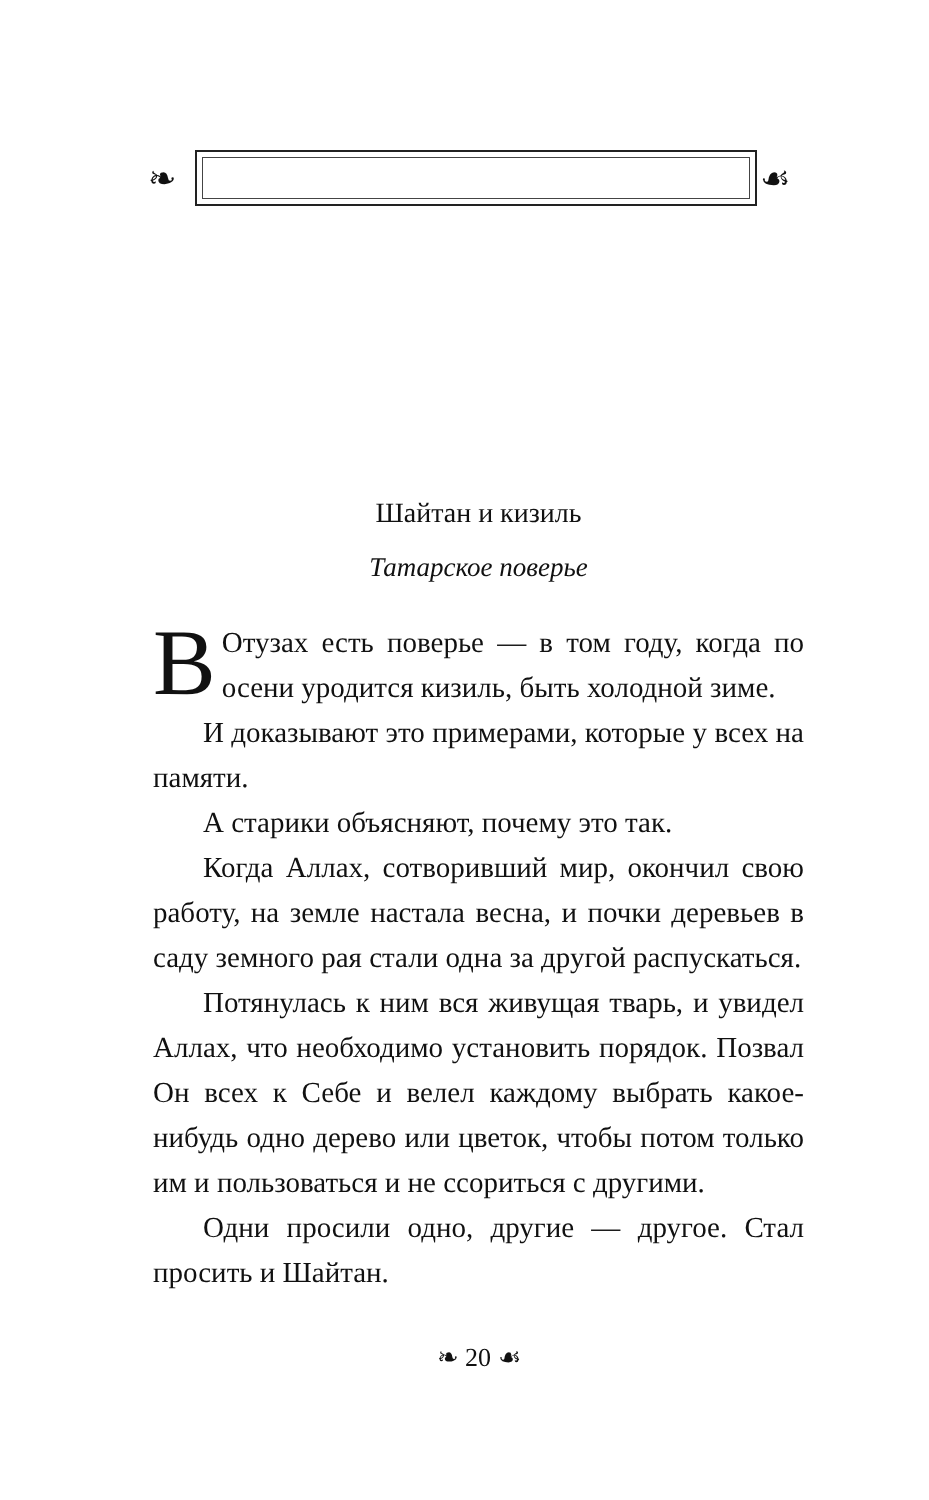❧ ☙
Шайтан и кизиль
Татарское поверье
ВОтузах есть поверье — в том году, когда по осени уродится кизиль, быть холодной зиме.
И доказывают это примерами, которые у всех на памяти.
А старики объясняют, почему это так.
Когда Аллах, сотворивший мир, окончил свою работу, на земле настала весна, и почки деревьев в саду земного рая стали одна за другой распу­скаться.
Потянулась к ним вся живущая тварь, и уви­дел Аллах, что необходимо установить порядок. Позвал Он всех к Себе и велел каждому выбрать какое-нибудь одно дерево или цветок, чтобы по­том только им и пользоваться и не ссориться с другими.
Одни просили одно, другие — другое. Стал просить и Шайтан.
❧ 20 ☙